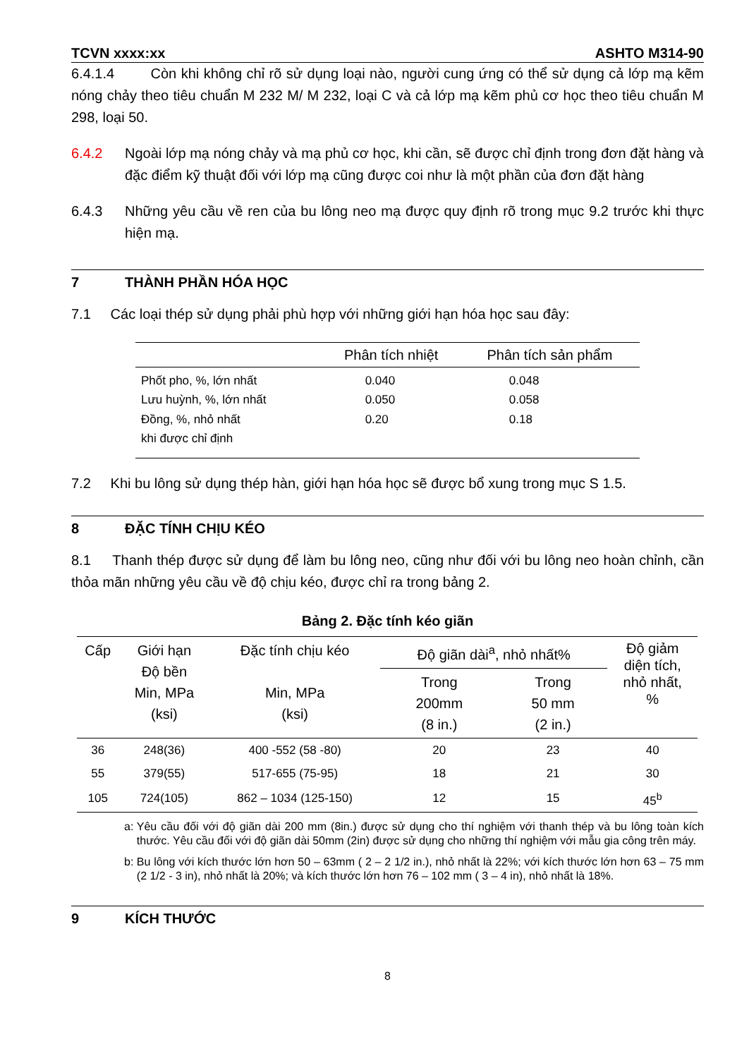TCVN xxxx:xx ASHTO M314-90
6.4.1.4 Còn khi không chỉ rõ sử dụng loại nào, người cung ứng có thể sử dụng cả lớp mạ kẽm nóng chảy theo tiêu chuẩn M 232 M/ M 232, loại C và cả lớp mạ kẽm phủ cơ học theo tiêu chuẩn M 298, loại 50.
6.4.2 Ngoài lớp mạ nóng chảy và mạ phủ cơ học, khi cần, sẽ được chỉ định trong đơn đặt hàng và đặc điểm kỹ thuật đối với lớp mạ cũng được coi như là một phần của đơn đặt hàng
6.4.3 Những yêu cầu về ren của bu lông neo mạ được quy định rõ trong mục 9.2 trước khi thực hiện mạ.
7 THÀNH PHẦN HÓA HỌC
7.1 Các loại thép sử dụng phải phù hợp với những giới hạn hóa học sau đây:
| | Phân tích nhiệt | Phân tích sản phẩm |
| --- | --- | --- |
| Phốt pho, %, lớn nhất | 0.040 | 0.048 |
| Lưu huỳnh, %, lớn nhất | 0.050 | 0.058 |
| Đồng, %, nhỏ nhất | 0.20 | 0.18 |
| khi được chỉ định | | |
7.2 Khi bu lông sử dụng thép hàn, giới hạn hóa học sẽ được bổ xung trong mục S 1.5.
8 ĐẶC TÍNH CHỊU KÉO
8.1 Thanh thép được sử dụng để làm bu lông neo, cũng như đối với bu lông neo hoàn chỉnh, cần thỏa mãn những yêu cầu về độ chịu kéo, được chỉ ra trong bảng 2.
Bảng 2. Đặc tính kéo giãn
| Cấp | Giới hạn Độ bền Min, MPa (ksi) | Đặc tính chịu kéo Min, MPa (ksi) | Độ giãn dài<sup>a</sup>, nhỏ nhất% | | Độ giảm diện tích, nhỏ nhất, % |
| --- | --- | --- | --- | --- | --- |
| | | | Trong 200mm (8 in.) | Trong 50 mm (2 in.) | |
| 36 | 248(36) | 400 -552 (58 -80) | 20 | 23 | 40 |
| 55 | 379(55) | 517-655 (75-95) | 18 | 21 | 30 |
| 105 | 724(105) | 862 – 1034 (125-150) | 12 | 15 | 45<sup>b</sup> |
a: Yêu cầu đối với độ giãn dài 200 mm (8in.) được sử dụng cho thí nghiệm với thanh thép và bu lông toàn kích thước. Yêu cầu đối với độ giãn dài 50mm (2in) được sử dụng cho những thí nghiệm với mẫu gia công trên máy.
b: Bu lông với kích thước lớn hơn 50 – 63mm ( 2 – 2 1/2 in.), nhỏ nhất là 22%; với kích thước lớn hơn 63 – 75 mm (2 1/2 - 3 in), nhỏ nhất là 20%; và kích thước lớn hơn 76 – 102 mm ( 3 – 4 in), nhỏ nhất là 18%.
9 KÍCH THƯỚC
8